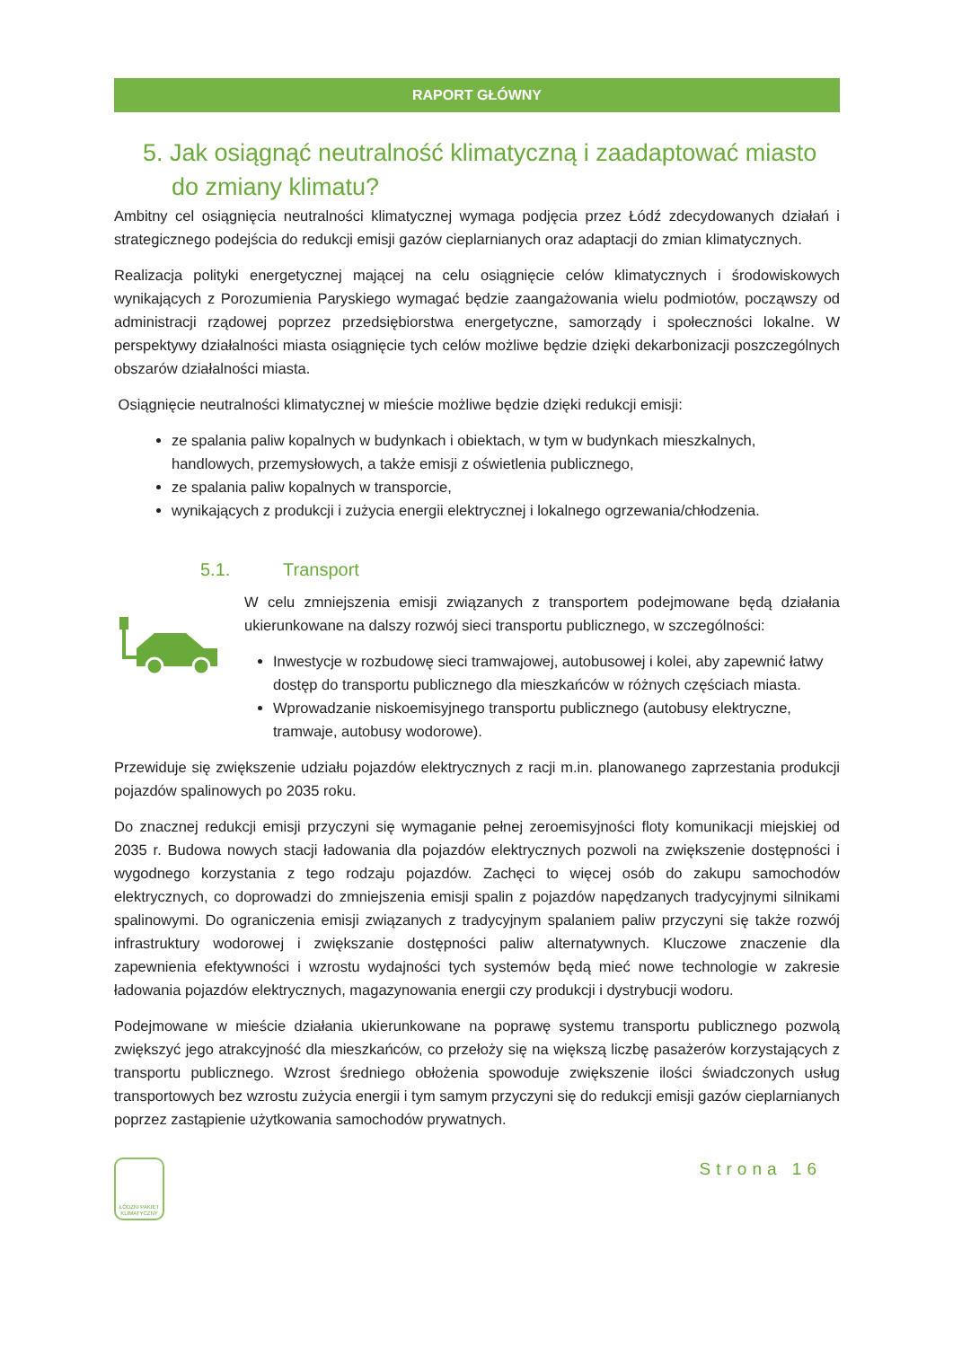RAPORT GŁÓWNY
5. Jak osiągnąć neutralność klimatyczną i zaadaptować miasto do zmiany klimatu?
Ambitny cel osiągnięcia neutralności klimatycznej wymaga podjęcia przez Łódź zdecydowanych działań i strategicznego podejścia do redukcji emisji gazów cieplarnianych oraz adaptacji do zmian klimatycznych.
Realizacja polityki energetycznej mającej na celu osiągnięcie celów klimatycznych i środowiskowych wynikających z Porozumienia Paryskiego wymagać będzie zaangażowania wielu podmiotów, począwszy od administracji rządowej poprzez przedsiębiorstwa energetyczne, samorządy i społeczności lokalne. W perspektywy działalności miasta osiągnięcie tych celów możliwe będzie dzięki dekarbonizacji poszczególnych obszarów działalności miasta.
Osiągnięcie neutralności klimatycznej w mieście możliwe będzie dzięki redukcji emisji:
ze spalania paliw kopalnych w budynkach i obiektach, w tym w budynkach mieszkalnych, handlowych, przemysłowych, a także emisji z oświetlenia publicznego,
ze spalania paliw kopalnych w transporcie,
wynikających z produkcji i zużycia energii elektrycznej i lokalnego ogrzewania/chłodzenia.
5.1. Transport
W celu zmniejszenia emisji związanych z transportem podejmowane będą działania ukierunkowane na dalszy rozwój sieci transportu publicznego, w szczególności:
Inwestycje w rozbudowę sieci tramwajowej, autobusowej i kolei, aby zapewnić łatwy dostęp do transportu publicznego dla mieszkańców w różnych częściach miasta.
Wprowadzanie niskoemisyjnego transportu publicznego (autobusy elektryczne, tramwaje, autobusy wodorowe).
Przewiduje się zwiększenie udziału pojazdów elektrycznych z racji m.in. planowanego zaprzestania produkcji pojazdów spalinowych po 2035 roku.
Do znacznej redukcji emisji przyczyni się wymaganie pełnej zeroemisyjności floty komunikacji miejskiej od 2035 r. Budowa nowych stacji ładowania dla pojazdów elektrycznych pozwoli na zwiększenie dostępności i wygodnego korzystania z tego rodzaju pojazdów. Zachęci to więcej osób do zakupu samochodów elektrycznych, co doprowadzi do zmniejszenia emisji spalin z pojazdów napędzanych tradycyjnymi silnikami spalinowymi. Do ograniczenia emisji związanych z tradycyjnym spalaniem paliw przyczyni się także rozwój infrastruktury wodorowej i zwiększanie dostępności paliw alternatywnych. Kluczowe znaczenie dla zapewnienia efektywności i wzrostu wydajności tych systemów będą mieć nowe technologie w zakresie ładowania pojazdów elektrycznych, magazynowania energii czy produkcji i dystrybucji wodoru.
Podejmowane w mieście działania ukierunkowane na poprawę systemu transportu publicznego pozwolą zwiększyć jego atrakcyjność dla mieszkańców, co przełoży się na większą liczbę pasażerów korzystających z transportu publicznego. Wzrost średniego obłożenia spowoduje zwiększenie ilości świadczonych usług transportowych bez wzrostu zużycia energii i tym samym przyczyni się do redukcji emisji gazów cieplarnianych poprzez zastąpienie użytkowania samochodów prywatnych.
ŁÓDZKI PAKIET KLIMATYCZNY
Strona 16